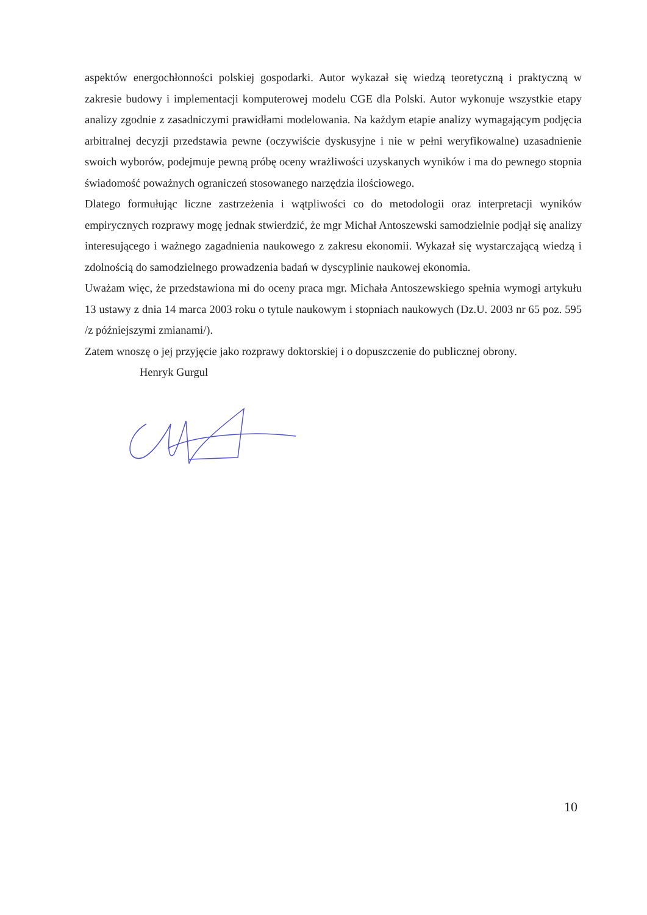aspektów energochłonności polskiej gospodarki. Autor wykazał się wiedzą teoretyczną i praktyczną w zakresie budowy i implementacji komputerowej modelu CGE dla Polski. Autor wykonuje wszystkie etapy analizy zgodnie z zasadniczymi prawidłami modelowania. Na każdym etapie analizy wymagającym podjęcia arbitralnej decyzji przedstawia pewne (oczywiście dyskusyjne i nie w pełni weryfikowalne) uzasadnienie swoich wyborów, podejmuje pewną próbę oceny wrażliwości uzyskanych wyników i ma do pewnego stopnia świadomość poważnych ograniczeń stosowanego narzędzia ilościowego.
Dlatego formułując liczne zastrzeżenia i wątpliwości co do metodologii oraz interpretacji wyników empirycznych rozprawy mogę jednak stwierdzić, że mgr Michał Antoszewski samodzielnie podjął się analizy interesującego i ważnego zagadnienia naukowego z zakresu ekonomii. Wykazał się wystarczającą wiedzą i zdolnością do samodzielnego prowadzenia badań w dyscyplinie naukowej ekonomia.
Uważam więc, że przedstawiona mi do oceny praca mgr. Michała Antoszewskiego spełnia wymogi artykułu 13 ustawy z dnia 14 marca 2003 roku o tytule naukowym i stopniach naukowych (Dz.U. 2003 nr 65 poz. 595 /z późniejszymi zmianami/).
Zatem wnoszę o jej przyjęcie jako rozprawy doktorskiej i o dopuszczenie do publicznej obrony.
Henryk Gurgul
10